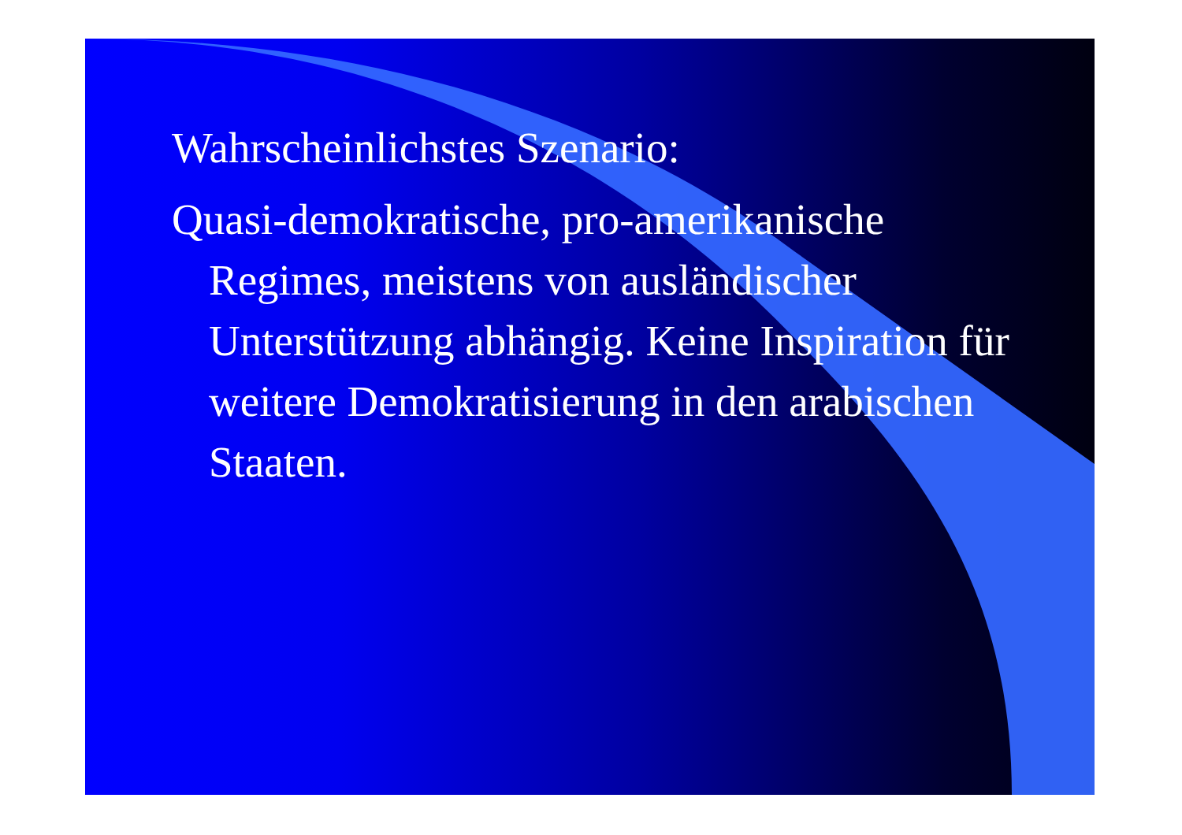Wahrscheinlichstes Szenario:
Quasi-demokratische, pro-amerikanische Regimes, meistens von ausländischer Unterstützung abhängig. Keine Inspiration für weitere Demokratisierung in den arabischen Staaten.